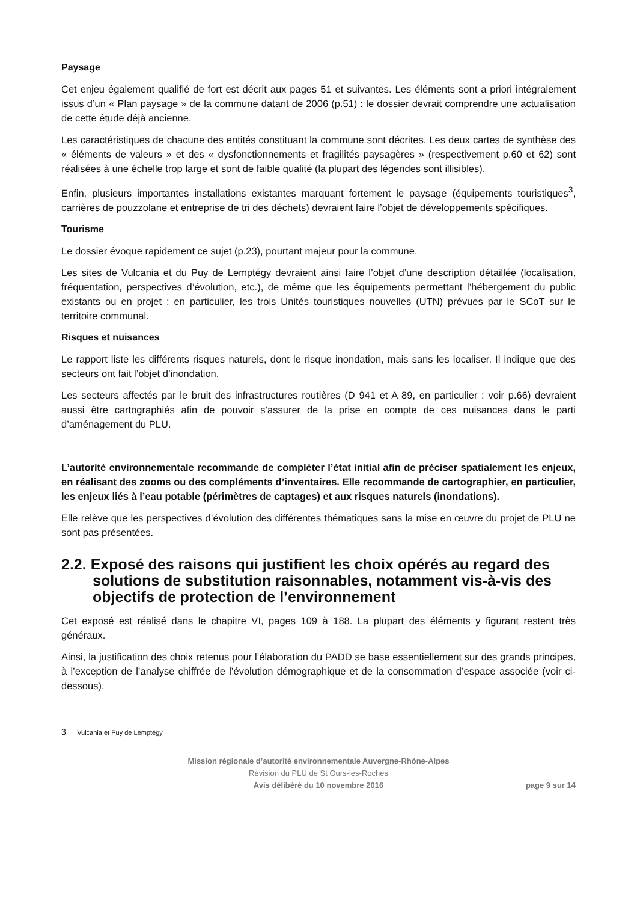Paysage
Cet enjeu également qualifié de fort est décrit aux pages 51 et suivantes. Les éléments sont a priori intégralement issus d’un « Plan paysage » de la commune datant de 2006 (p.51) : le dossier devrait comprendre une actualisation de cette étude déjà ancienne.
Les caractéristiques de chacune des entités constituant la commune sont décrites. Les deux cartes de synthèse des « éléments de valeurs » et des « dysfonctionnements et fragilités paysagères » (respectivement p.60 et 62) sont réalisées à une échelle trop large et sont de faible qualité (la plupart des légendes sont illisibles).
Enfin, plusieurs importantes installations existantes marquant fortement le paysage (équipements touristiques<sup>3</sup>, carrières de pouzzolane et entreprise de tri des déchets) devraient faire l’objet de développements spécifiques.
Tourisme
Le dossier évoque rapidement ce sujet (p.23), pourtant majeur pour la commune.
Les sites de Vulcania et du Puy de Lemptégy devraient ainsi faire l’objet d’une description détaillée (localisation, fréquentation, perspectives d’évolution, etc.), de même que les équipements permettant l’hébergement du public existants ou en projet : en particulier, les trois Unités touristiques nouvelles (UTN) prévues par le SCoT sur le territoire communal.
Risques et nuisances
Le rapport liste les différents risques naturels, dont le risque inondation, mais sans les localiser. Il indique que des secteurs ont fait l’objet d’inondation.
Les secteurs affectés par le bruit des infrastructures routières (D 941 et A 89, en particulier : voir p.66) devraient aussi être cartographiés afin de pouvoir s’assurer de la prise en compte de ces nuisances dans le parti d’aménagement du PLU.
L’autorité environnementale recommande de compléter l’état initial afin de préciser spatialement les enjeux, en réalisant des zooms ou des compléments d’inventaires. Elle recommande de cartographier, en particulier, les enjeux liés à l’eau potable (périmètres de captages) et aux risques naturels (inondations).
Elle relève que les perspectives d’évolution des différentes thématiques sans la mise en œuvre du projet de PLU ne sont pas présentées.
2.2. Exposé des raisons qui justifient les choix opérés au regard des solutions de substitution raisonnables, notamment vis-à-vis des objectifs de protection de l’environnement
Cet exposé est réalisé dans le chapitre VI, pages 109 à 188. La plupart des éléments y figurant restent très généraux.
Ainsi, la justification des choix retenus pour l’élaboration du PADD se base essentiellement sur des grands principes, à l’exception de l’analyse chiffrée de l’évolution démographique et de la consommation d’espace associée (voir ci-dessous).
3 Vulcania et Puy de Lemptégy
Mission régionale d’autorité environnementale Auvergne-Rhône-Alpes
Révision du PLU de St Ours-les-Roches
Avis délibéré du 10 novembre 2016
page 9 sur 14